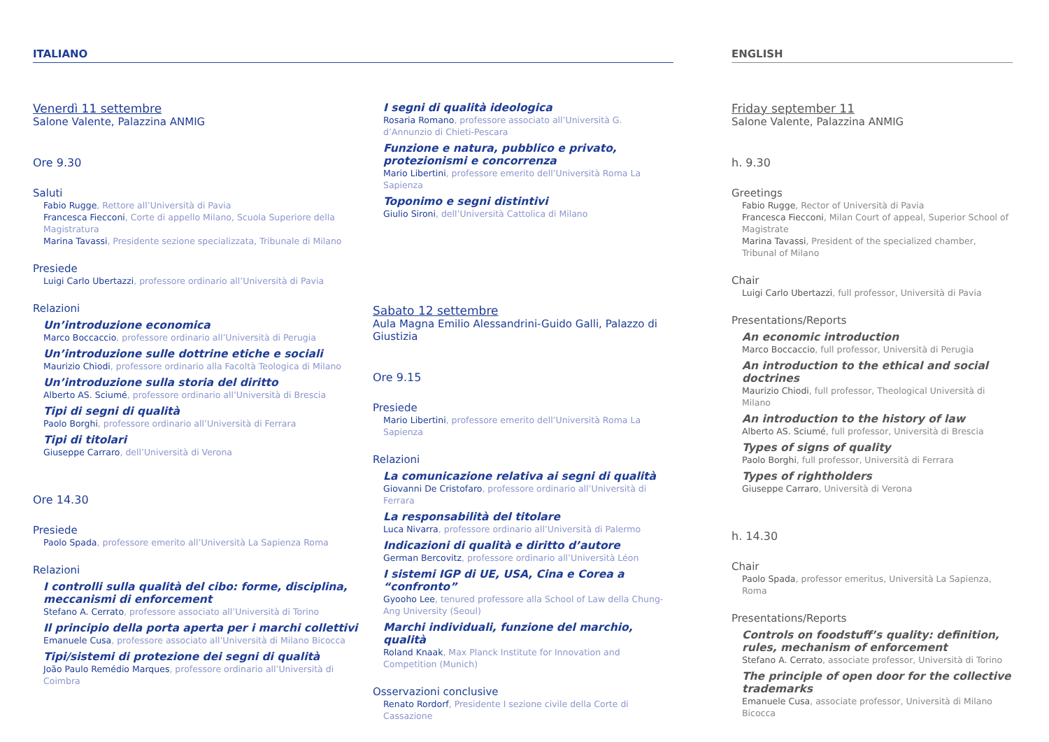ITALIANO
Venerdì 11 settembre
Salone Valente, Palazzina ANMIG
Ore 9.30
Saluti
Fabio Rugge, Rettore all’Università di Pavia
Francesca Fiecconi, Corte di appello Milano, Scuola Superiore della Magistratura
Marina Tavassi, Presidente sezione specializzata, Tribunale di Milano
Presiede
Luigi Carlo Ubertazzi, professore ordinario all’Università di Pavia
Relazioni
Un’introduzione economica
Marco Boccaccio, professore ordinario all’Università di Perugia
Un’introduzione sulle dottrine etiche e sociali
Maurizio Chiodi, professore ordinario alla Facoltà Teologica di Milano
Un’introduzione sulla storia del diritto
Alberto AS. Sciumé, professore ordinario all’Università di Brescia
Tipi di segni di qualità
Paolo Borghi, professore ordinario all’Università di Ferrara
Tipi di titolari
Giuseppe Carraro, dell’Università di Verona
Ore 14.30
Presiede
Paolo Spada, professore emerito all’Università La Sapienza Roma
Relazioni
I controlli sulla qualità del cibo: forme, disciplina, meccanismi di enforcement
Stefano A. Cerrato, professore associato all’Università di Torino
Il principio della porta aperta per i marchi collettivi
Emanuele Cusa, professore associato all’Università di Milano Bicocca
Tipi/sistemi di protezione dei segni di qualità
João Paulo Remédio Marques, professore ordinario all’Università di Coimbra
I segni di qualità ideologica
Rosaria Romano, professore associato all’Università G. d’Annunzio di Chieti-Pescara
Funzione e natura, pubblico e privato, protezionismi e concorrenza
Mario Libertini, professore emerito dell’Università Roma La Sapienza
Toponimo e segni distintivi
Giulio Sironi, dell’Università Cattolica di Milano
Sabato 12 settembre
Aula Magna Emilio Alessandrini-Guido Galli, Palazzo di Giustizia
Ore 9.15
Presiede
Mario Libertini, professore emerito dell’Università Roma La Sapienza
Relazioni
La comunicazione relativa ai segni di qualità
Giovanni De Cristofaro, professore ordinario all’Università di Ferrara
La responsabilità del titolare
Luca Nivarra, professore ordinario all’Università di Palermo
Indicazioni di qualità e diritto d’autore
German Bercovitz, professore ordinario all’Università Léon
I sistemi IGP di UE, USA, Cina e Corea a “confronto”
Gyooho Lee, tenured professore alla School of Law della Chung-Ang University (Seoul)
Marchi individuali, funzione del marchio, qualità
Roland Knaak, Max Planck Institute for Innovation and Competition (Munich)
Osservazioni conclusive
Renato Rordorf, Presidente I sezione civile della Corte di Cassazione
ENGLISH
Friday september 11
Salone Valente, Palazzina ANMIG
h. 9.30
Greetings
Fabio Rugge, Rector of Università di Pavia
Francesca Fiecconi, Milan Court of appeal, Superior School of Magistrate
Marina Tavassi, President of the specialized chamber, Tribunal of Milano
Chair
Luigi Carlo Ubertazzi, full professor, Università di Pavia
Presentations/Reports
An economic introduction
Marco Boccaccio, full professor, Università di Perugia
An introduction to the ethical and social doctrines
Maurizio Chiodi, full professor, Theological Università di Milano
An introduction to the history of law
Alberto AS. Sciumé, full professor, Università di Brescia
Types of signs of quality
Paolo Borghi, full professor, Università di Ferrara
Types of rightholders
Giuseppe Carraro, Università di Verona
h. 14.30
Chair
Paolo Spada, professor emeritus, Università La Sapienza, Roma
Presentations/Reports
Controls on foodstuff’s quality: definition, rules, mechanism of enforcement
Stefano A. Cerrato, associate professor, Università di Torino
The principle of open door for the collective trademarks
Emanuele Cusa, associate professor, Università di Milano Bicocca